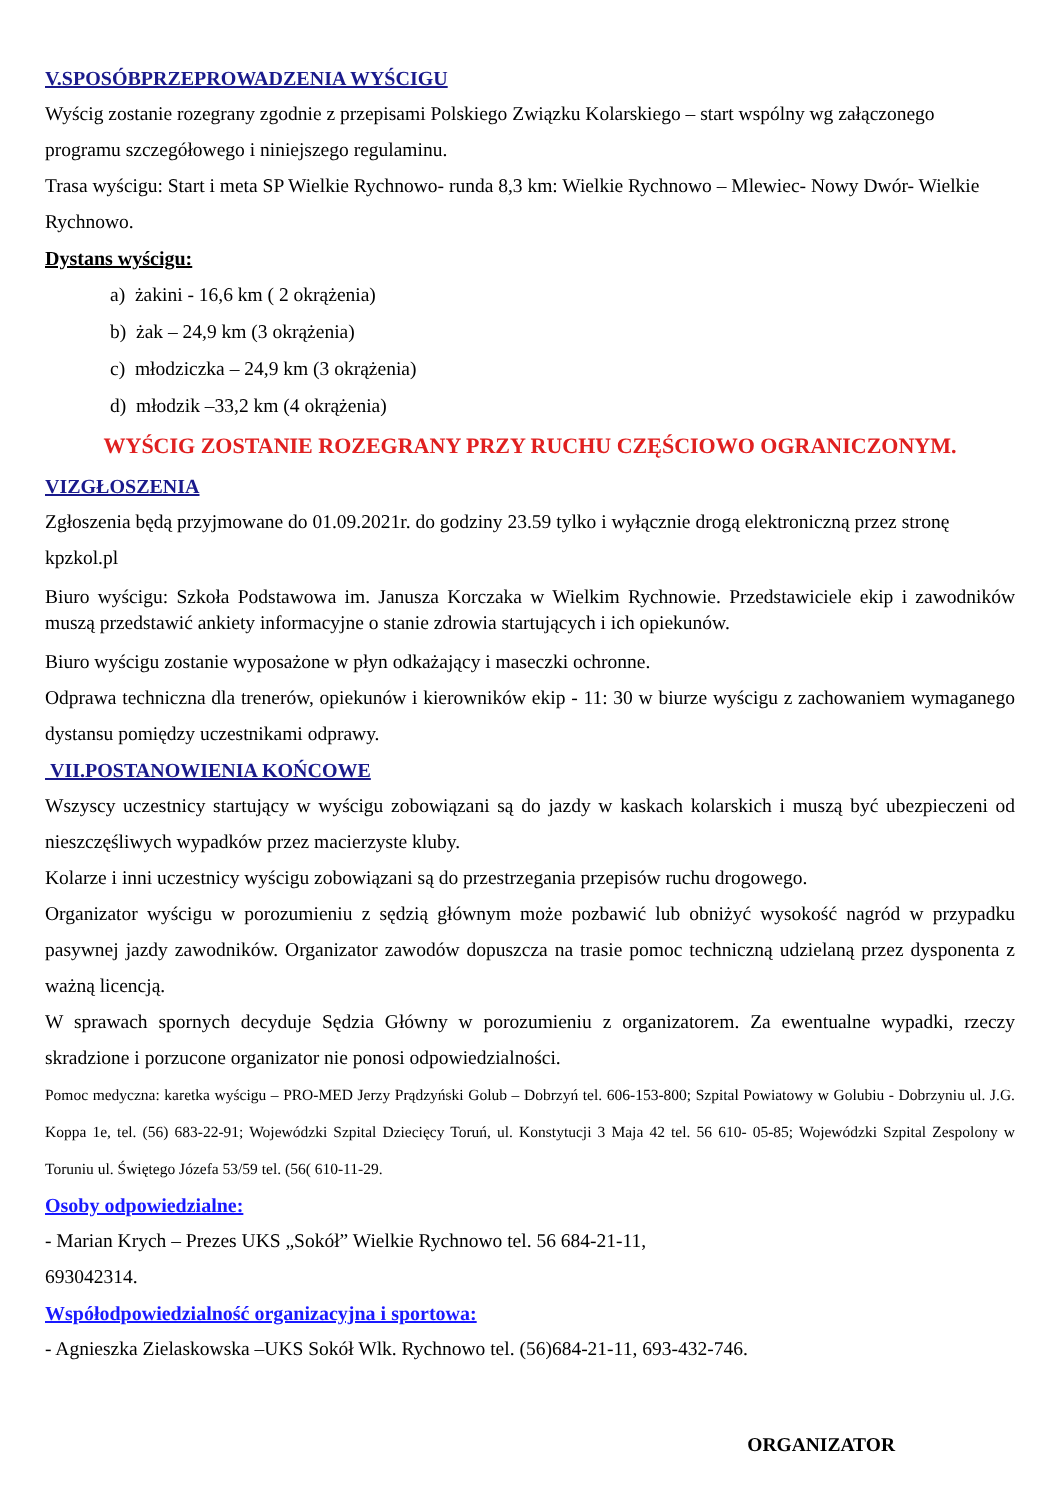V.SPOSÓBPRZEPROWADZENIA WYŚCIGU
Wyścig zostanie rozegrany zgodnie z przepisami Polskiego Związku Kolarskiego – start wspólny wg załączonego programu szczegółowego i niniejszego regulaminu.
Trasa wyścigu: Start i meta SP Wielkie Rychnowo- runda 8,3 km: Wielkie Rychnowo – Mlewiec- Nowy Dwór- Wielkie Rychnowo.
Dystans wyścigu:
a) żakini - 16,6 km ( 2 okrążenia)
b) żak – 24,9 km (3 okrążenia)
c) młodziczka – 24,9 km (3 okrążenia)
d) młodzik –33,2 km (4 okrążenia)
WYŚCIG ZOSTANIE ROZEGRANY PRZY RUCHU CZĘŚCIOWO OGRANICZONYM.
VIZGŁOSZENIA
Zgłoszenia będą przyjmowane do 01.09.2021r. do godziny 23.59 tylko i wyłącznie drogą elektroniczną przez stronę kpzkol.pl
Biuro wyścigu: Szkoła Podstawowa im. Janusza Korczaka w Wielkim Rychnowie. Przedstawiciele ekip i zawodników muszą przedstawić ankiety informacyjne o stanie zdrowia startujących i ich opiekunów.
Biuro wyścigu zostanie wyposażone w płyn odkażający i maseczki ochronne.
Odprawa techniczna dla trenerów, opiekunów i kierowników ekip - 11: 30 w biurze wyścigu z zachowaniem wymaganego dystansu pomiędzy uczestnikami odprawy.
VII.POSTANOWIENIA KOŃCOWE
Wszyscy uczestnicy startujący w wyścigu zobowiązani są do jazdy w kaskach kolarskich i muszą być ubezpieczeni od nieszczęśliwych wypadków przez macierzyste kluby.
Kolarze i inni uczestnicy wyścigu zobowiązani są do przestrzegania przepisów ruchu drogowego.
Organizator wyścigu w porozumieniu z sędzią głównym może pozbawić lub obniżyć wysokość nagród w przypadku pasywnej jazdy zawodników. Organizator zawodów dopuszcza na trasie pomoc techniczną udzielaną przez dysponenta z ważną licencją.
W sprawach spornych decyduje Sędzia Główny w porozumieniu z organizatorem. Za ewentualne wypadki, rzeczy skradzione i porzucone organizator nie ponosi odpowiedzialności.
Pomoc medyczna: karetka wyścigu – PRO-MED Jerzy Prądzyński Golub – Dobrzyń tel. 606-153-800; Szpital Powiatowy w Golubiu - Dobrzyniu ul. J.G. Koppa 1e, tel. (56) 683-22-91; Wojewódzki Szpital Dziecięcy Toruń, ul. Konstytucji 3 Maja 42 tel. 56 610- 05-85; Wojewódzki Szpital Zespolony w Toruniu ul. Świętego Józefa 53/59 tel. (56( 610-11-29.
Osoby odpowiedzialne:
- Marian Krych – Prezes UKS „Sokół” Wielkie Rychnowo tel. 56 684-21-11,
693042314.
Współodpowiedzialność organizacyjna i sportowa:
- Agnieszka Zielaskowska –UKS Sokół Wlk. Rychnowo tel. (56)684-21-11, 693-432-746.
ORGANIZATOR